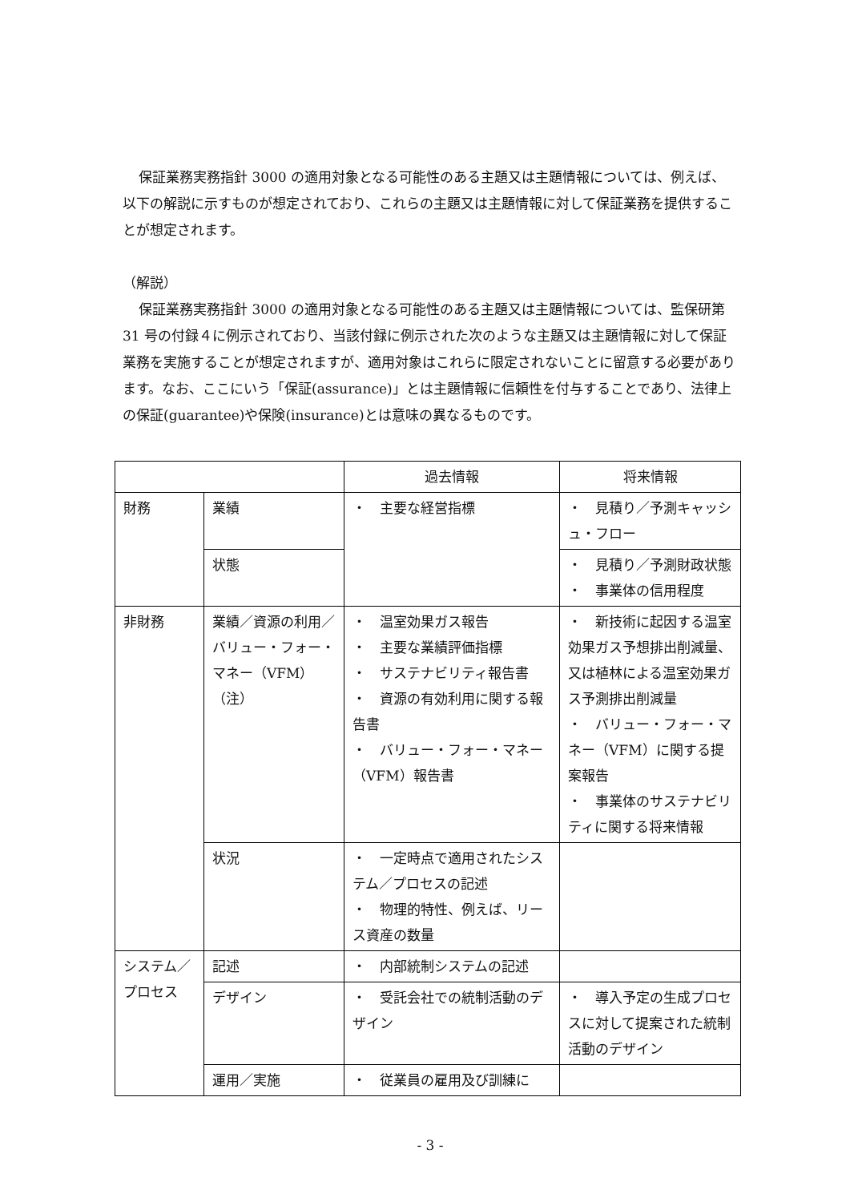保証業務実務指針 3000 の適用対象となる可能性のある主題又は主題情報については、例えば、以下の解説に示すものが想定されており、これらの主題又は主題情報に対して保証業務を提供することが想定されます。
（解説）
保証業務実務指針 3000 の適用対象となる可能性のある主題又は主題情報については、監保研第 31 号の付録４に例示されており、当該付録に例示された次のような主題又は主題情報に対して保証業務を実施することが想定されますが、適用対象はこれらに限定されないことに留意する必要があります。なお、ここにいう「保証(assurance)」とは主題情報に信頼性を付与することであり、法律上の保証(guarantee)や保険(insurance)とは意味の異なるものです。
| | | 過去情報 | 将来情報 |
| --- | --- | --- | --- |
| 財務 | 業績 | ・ 主要な経営指標 | ・ 見積り／予測キャッシュ・フロー |
| | 状態 | | ・ 見積り／予測財政状態 ・ 事業体の信用程度 |
| 非財務 | 業績／資源の利用／バリュー・フォー・マネー（VFM）（注） | ・ 温室効果ガス報告 ・ 主要な業績評価指標 ・ サステナビリティ報告書 ・ 資源の有効利用に関する報告書 ・ バリュー・フォー・マネー（VFM）報告書 | ・ 新技術に起因する温室効果ガス予想排出削減量、又は植林による温室効果ガス予測排出削減量 ・ バリュー・フォー・マネー（VFM）に関する提案報告 ・ 事業体のサステナビリティに関する将来情報 |
| | 状況 | ・ 一定時点で適用されたシステム／プロセスの記述 ・ 物理的特性、例えば、リース資産の数量 | |
| システム／プロセス | 記述 | ・ 内部統制システムの記述 | |
| | デザイン | ・ 受託会社での統制活動のデザイン | ・ 導入予定の生成プロセスに対して提案された統制活動のデザイン |
| | 運用／実施 | ・ 従業員の雇用及び訓練に | |
- 3 -